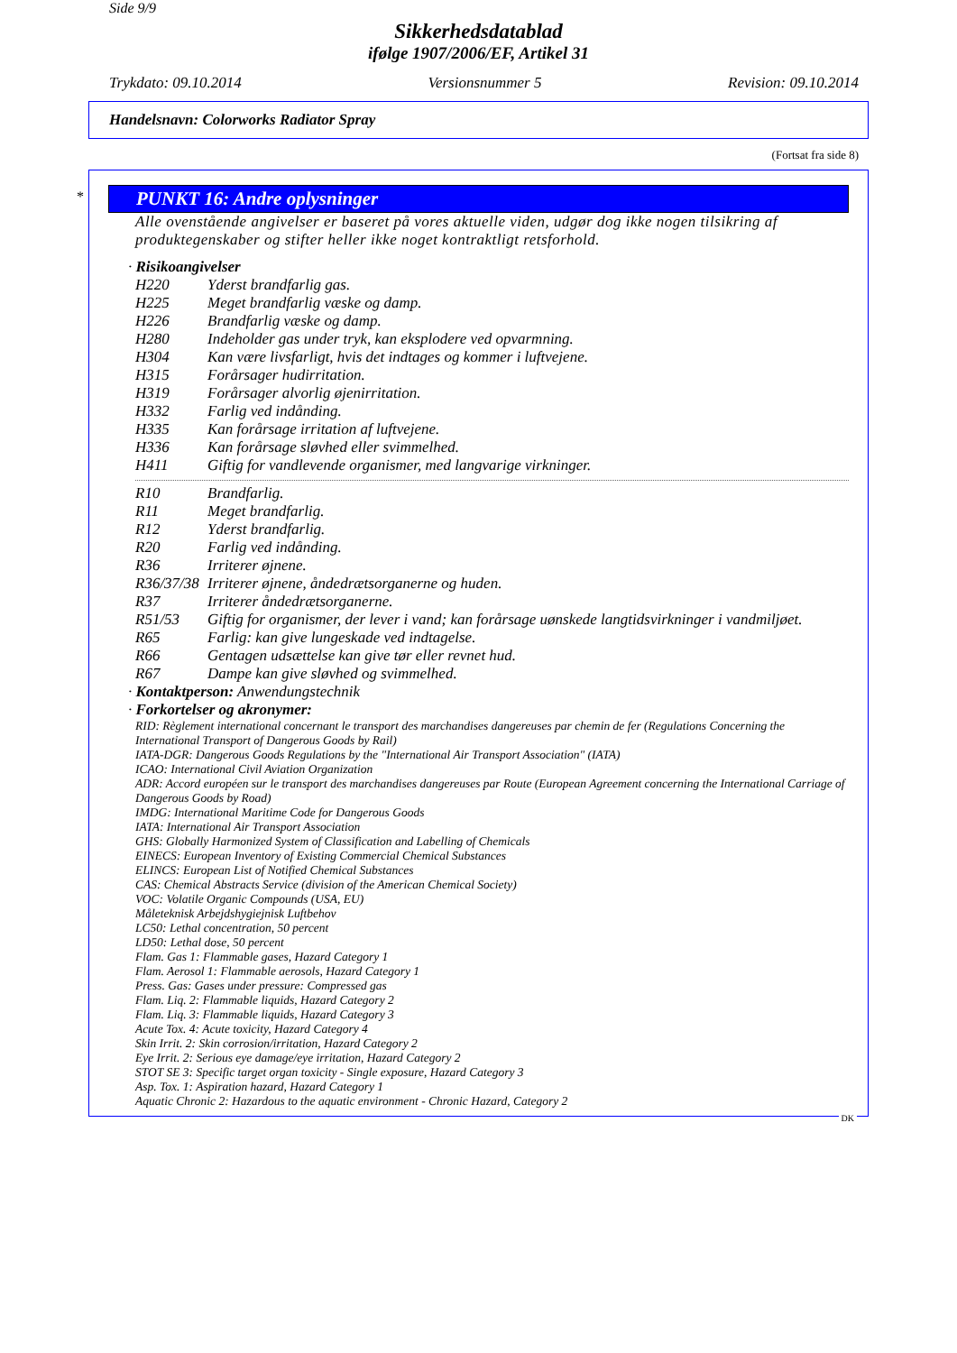Side 9/9
Sikkerhedsdatablad
ifølge 1907/2006/EF, Artikel 31
Trykdato: 09.10.2014 Versionsnummer 5 Revision: 09.10.2014
Handelsnavn: Colorworks Radiator Spray
(Fortsat fra side 8)
*
PUNKT 16: Andre oplysninger
Alle ovenstående angivelser er baseret på vores aktuelle viden, udgør dog ikke nogen tilsikring af produktegenskaber og stifter heller ikke noget kontraktligt retsforhold.
· Risikoangivelser
H220 Yderst brandfarlig gas.
H225 Meget brandfarlig væske og damp.
H226 Brandfarlig væske og damp.
H280 Indeholder gas under tryk, kan eksplodere ved opvarmning.
H304 Kan være livsfarligt, hvis det indtages og kommer i luftvejene.
H315 Forårsager hudirritation.
H319 Forårsager alvorlig øjenirritation.
H332 Farlig ved indånding.
H335 Kan forårsage irritation af luftvejene.
H336 Kan forårsage sløvhed eller svimmelhed.
H411 Giftig for vandlevende organismer, med langvarige virkninger.
R10 Brandfarlig.
R11 Meget brandfarlig.
R12 Yderst brandfarlig.
R20 Farlig ved indånding.
R36 Irriterer øjnene.
R36/37/38 Irriterer øjnene, åndedrætsorganerne og huden.
R37 Irriterer åndedrætsorganerne.
R51/53 Giftig for organismer, der lever i vand; kan forårsage uønskede langtidsvirkninger i vandmiljøet.
R65 Farlig: kan give lungeskade ved indtagelse.
R66 Gentagen udsættelse kan give tør eller revnet hud.
R67 Dampe kan give sløvhed og svimmelhed.
· Kontaktperson: Anwendungstechnik
· Forkortelser og akronymer:
RID: Règlement international concernant le transport des marchandises dangereuses par chemin de fer (Regulations Concerning the International Transport of Dangerous Goods by Rail)
IATA-DGR: Dangerous Goods Regulations by the "International Air Transport Association" (IATA)
ICAO: International Civil Aviation Organization
ADR: Accord européen sur le transport des marchandises dangereuses par Route (European Agreement concerning the International Carriage of Dangerous Goods by Road)
IMDG: International Maritime Code for Dangerous Goods
IATA: International Air Transport Association
GHS: Globally Harmonized System of Classification and Labelling of Chemicals
EINECS: European Inventory of Existing Commercial Chemical Substances
ELINCS: European List of Notified Chemical Substances
CAS: Chemical Abstracts Service (division of the American Chemical Society)
VOC: Volatile Organic Compounds (USA, EU)
Måleteknisk Arbejdshygiejnisk Luftbehov
LC50: Lethal concentration, 50 percent
LD50: Lethal dose, 50 percent
Flam. Gas 1: Flammable gases, Hazard Category 1
Flam. Aerosol 1: Flammable aerosols, Hazard Category 1
Press. Gas: Gases under pressure: Compressed gas
Flam. Liq. 2: Flammable liquids, Hazard Category 2
Flam. Liq. 3: Flammable liquids, Hazard Category 3
Acute Tox. 4: Acute toxicity, Hazard Category 4
Skin Irrit. 2: Skin corrosion/irritation, Hazard Category 2
Eye Irrit. 2: Serious eye damage/eye irritation, Hazard Category 2
STOT SE 3: Specific target organ toxicity - Single exposure, Hazard Category 3
Asp. Tox. 1: Aspiration hazard, Hazard Category 1
Aquatic Chronic 2: Hazardous to the aquatic environment - Chronic Hazard, Category 2
DK